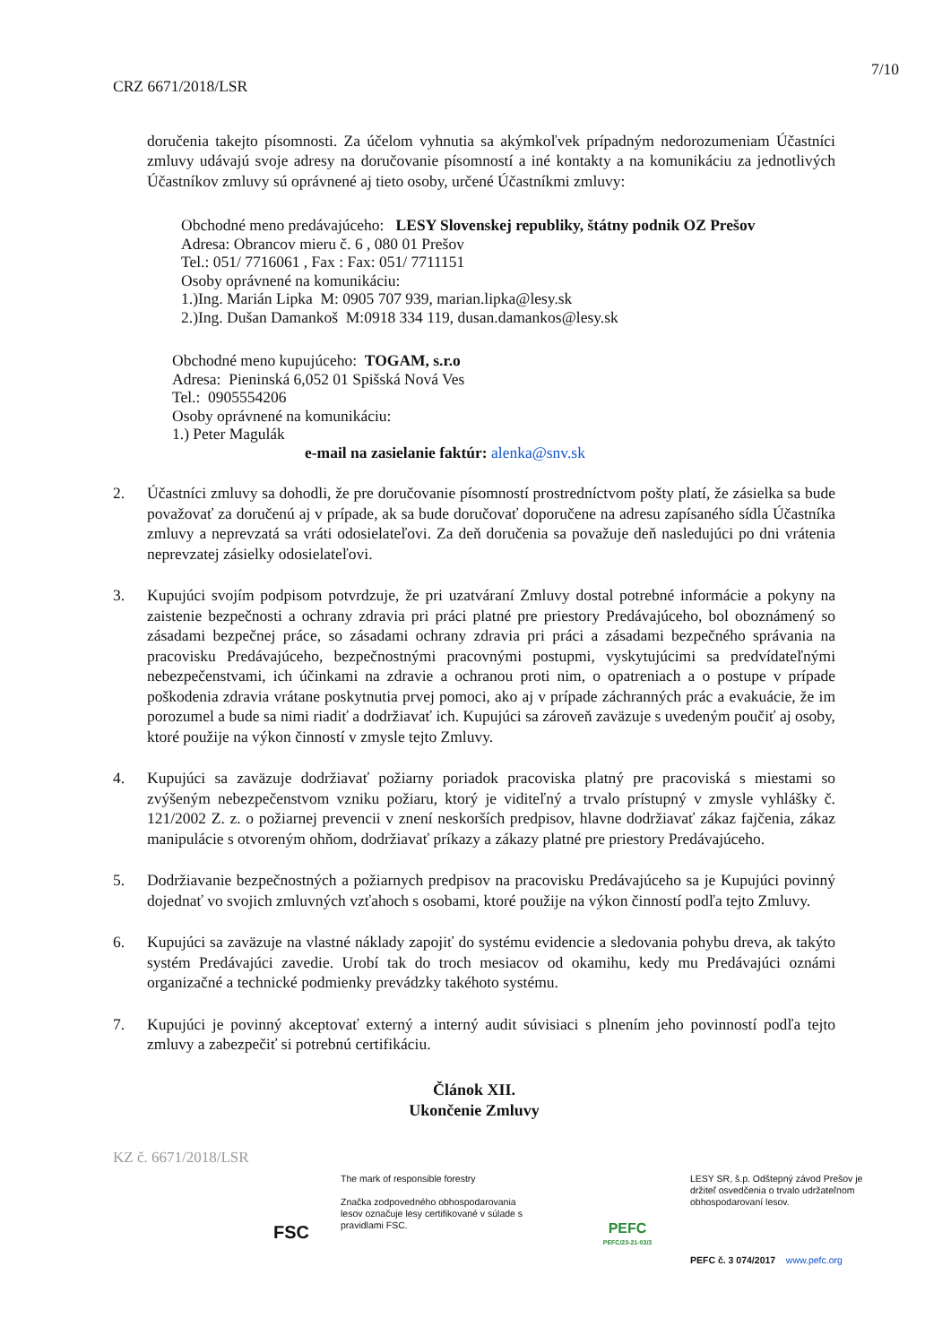7/10
CRZ 6671/2018/LSR
doručenia takejto písomnosti. Za účelom vyhnutia sa akýmkoľvek prípadným nedorozumeniam Účastníci zmluvy udávajú svoje adresy na doručovanie písomností a iné kontakty a na komunikáciu za jednotlivých Účastníkov zmluvy sú oprávnené aj tieto osoby, určené Účastníkmi zmluvy:
Obchodné meno predávajúceho: LESY Slovenskej republiky, štátny podnik OZ Prešov
Adresa: Obrancov mieru č. 6 , 080 01 Prešov
Tel.: 051/ 7716061 , Fax : Fax: 051/ 7711151
Osoby oprávnené na komunikáciu:
1.)Ing. Marián Lipka M: 0905 707 939, marian.lipka@lesy.sk
2.)Ing. Dušan Damankoš M:0918 334 119, dusan.damankos@lesy.sk
Obchodné meno kupujúceho: TOGAM, s.r.o
Adresa: Pieninská 6,052 01 Spišská Nová Ves
Tel.: 0905554206
Osoby oprávnené na komunikáciu:
1.) Peter Magulák
e-mail na zasielanie faktúr: alenka@snv.sk
2. Účastníci zmluvy sa dohodli, že pre doručovanie písomností prostredníctvom pošty platí, že zásielka sa bude považovať za doručenú aj v prípade, ak sa bude doručovať doporučene na adresu zapísaného sídla Účastníka zmluvy a neprevzatá sa vráti odosielateľovi. Za deň doručenia sa považuje deň nasledujúci po dni vrátenia neprevzatej zásielky odosielateľovi.
3. Kupujúci svojím podpisom potvrdzuje, že pri uzatváraní Zmluvy dostal potrebné informácie a pokyny na zaistenie bezpečnosti a ochrany zdravia pri práci platné pre priestory Predávajúceho, bol oboznámený so zásadami bezpečnej práce, so zásadami ochrany zdravia pri práci a zásadami bezpečného správania na pracovisku Predávajúceho, bezpečnostnými pracovnými postupmi, vyskytujúcimi sa predvídateľnými nebezpečenstvami, ich účinkami na zdravie a ochranou proti nim, o opatreniach a o postupe v prípade poškodenia zdravia vrátane poskytnutia prvej pomoci, ako aj v prípade záchranných prác a evakuácie, že im porozumel a bude sa nimi riadiť a dodržiavať ich. Kupujúci sa zároveň zaväzuje s uvedeným poučiť aj osoby, ktoré použije na výkon činností v zmysle tejto Zmluvy.
4. Kupujúci sa zaväzuje dodržiavať požiarny poriadok pracoviska platný pre pracoviská s miestami so zvýšeným nebezpečenstvom vzniku požiaru, ktorý je viditeľný a trvalo prístupný v zmysle vyhlášky č. 121/2002 Z. z. o požiarnej prevencii v znení neskorších predpisov, hlavne dodržiavať zákaz fajčenia, zákaz manipulácie s otvoreným ohňom, dodržiavať príkazy a zákazy platné pre priestory Predávajúceho.
5. Dodržiavanie bezpečnostných a požiarnych predpisov na pracovisku Predávajúceho sa je Kupujúci povinný dojednať vo svojich zmluvných vzťahoch s osobami, ktoré použije na výkon činností podľa tejto Zmluvy.
6. Kupujúci sa zaväzuje na vlastné náklady zapojiť do systému evidencie a sledovania pohybu dreva, ak takýto systém Predávajúci zavedie. Urobí tak do troch mesiacov od okamihu, kedy mu Predávajúci oznámi organizačné a technické podmienky prevádzky takéhoto systému.
7. Kupujúci je povinný akceptovať externý a interný audit súvisiaci s plnením jeho povinností podľa tejto zmluvy a zabezpečiť si potrebnú certifikáciu.
Článok XII.
Ukončenie Zmluvy
KZ č. 6671/2018/LSR
FSC
The mark of responsible forestry
Značka zodpovedného obhospodarovania lesov označuje lesy certifikované v súlade s pravidlami FSC.
PEFC
PEFC/23-21-03/3
LESY SR, š.p. Odštepný závod Prešov je držiteľ osvedčenia o trvalo udržateľnom obhospodarovaní lesov.
PEFC č. 3 074/2017 www.pefc.org